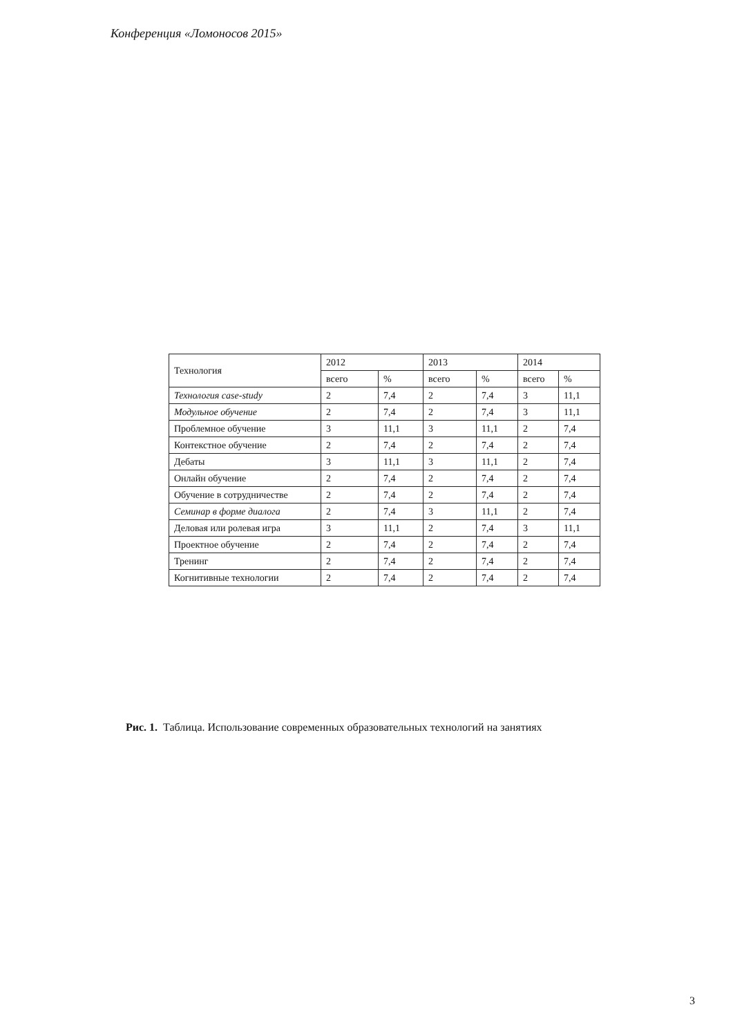Конференция «Ломоносов 2015»
| Технология | 2012 | | 2013 | | 2014 | |
| --- | --- | --- | --- | --- | --- | --- |
| | всего | % | всего | % | всего | % |
| Технология case-study | 2 | 7,4 | 2 | 7,4 | 3 | 11,1 |
| Модульное обучение | 2 | 7,4 | 2 | 7,4 | 3 | 11,1 |
| Проблемное обучение | 3 | 11,1 | 3 | 11,1 | 2 | 7,4 |
| Контекстное обучение | 2 | 7,4 | 2 | 7,4 | 2 | 7,4 |
| Дебаты | 3 | 11,1 | 3 | 11,1 | 2 | 7,4 |
| Онлайн обучение | 2 | 7,4 | 2 | 7,4 | 2 | 7,4 |
| Обучение в сотрудничестве | 2 | 7,4 | 2 | 7,4 | 2 | 7,4 |
| Семинар в форме диалога | 2 | 7,4 | 3 | 11,1 | 2 | 7,4 |
| Деловая или ролевая игра | 3 | 11,1 | 2 | 7,4 | 3 | 11,1 |
| Проектное обучение | 2 | 7,4 | 2 | 7,4 | 2 | 7,4 |
| Тренинг | 2 | 7,4 | 2 | 7,4 | 2 | 7,4 |
| Когнитивные технологии | 2 | 7,4 | 2 | 7,4 | 2 | 7,4 |
Рис. 1. Таблица. Использование современных образовательных технологий на занятиях
3